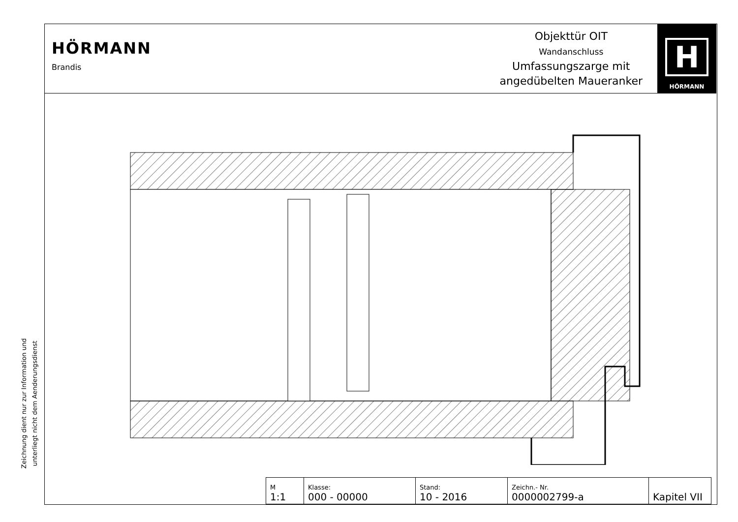HÖRMANN
Brandis
Objekttür OIT
Wandanschluss
Umfassungszarge mit
angedübelten Maueranker
H
HÖRMANN
Zeichnung dient nur zur Information und
unterliegt nicht dem Aenderungsdienst
| M 1:1 | Klasse: 000 - 00000 | Stand: 10 - 2016 | Zeichn.- Nr. 0000002799-a | Kapitel VII |